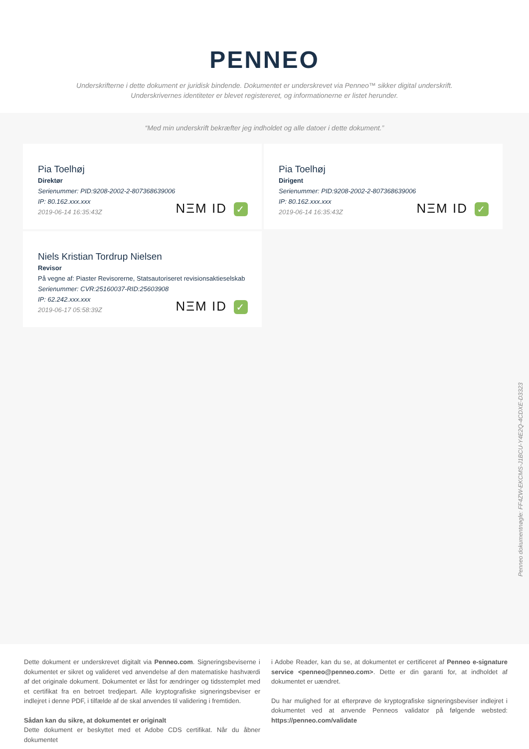PENNEO
Underskrifterne i dette dokument er juridisk bindende. Dokumentet er underskrevet via Penneo™ sikker digital underskrift.
Underskrivernes identiteter er blevet registereret, og informationerne er listet herunder.
“Med min underskrift bekræfter jeg indholdet og alle datoer i dette dokument.”
Pia Toelhøj
Direktør
Serienummer: PID:9208-2002-2-807368639006
IP: 80.162.xxx.xxx
2019-06-14 16:35:43Z
NΞM ID ✓
Pia Toelhøj
Dirigent
Serienummer: PID:9208-2002-2-807368639006
IP: 80.162.xxx.xxx
2019-06-14 16:35:43Z
NΞM ID ✓
Niels Kristian Tordrup Nielsen
Revisor
På vegne af: Piaster Revisorerne, Statsautoriseret revisionsaktieselskab
Serienummer: CVR:25160037-RID:25603908
IP: 62.242.xxx.xxx
2019-06-17 05:58:39Z
NΞM ID ✓
Penneo dokumentnøgle: FF4ZW-EKCMS-J1BCU-Y4E2Q-4CDXE-D3323
Dette dokument er underskrevet digitalt via Penneo.com. Signeringsbeviserne i dokumentet er sikret og valideret ved anvendelse af den matematiske hashværdi af det originale dokument. Dokumentet er låst for ændringer og tidsstemplet med et certifikat fra en betroet tredjepart. Alle kryptografiske signeringsbeviser er indlejret i denne PDF, i tilfælde af de skal anvendes til validering i fremtiden.
Sådan kan du sikre, at dokumentet er originalt
Dette dokument er beskyttet med et Adobe CDS certifikat. Når du åbner dokumentet
i Adobe Reader, kan du se, at dokumentet er certificeret af Penneo e-signature service <penneo@penneo.com>. Dette er din garanti for, at indholdet af dokumentet er uændret.
Du har mulighed for at efterprøve de kryptografiske signeringsbeviser indlejret i dokumentet ved at anvende Penneos validator på følgende websted: https://penneo.com/validate